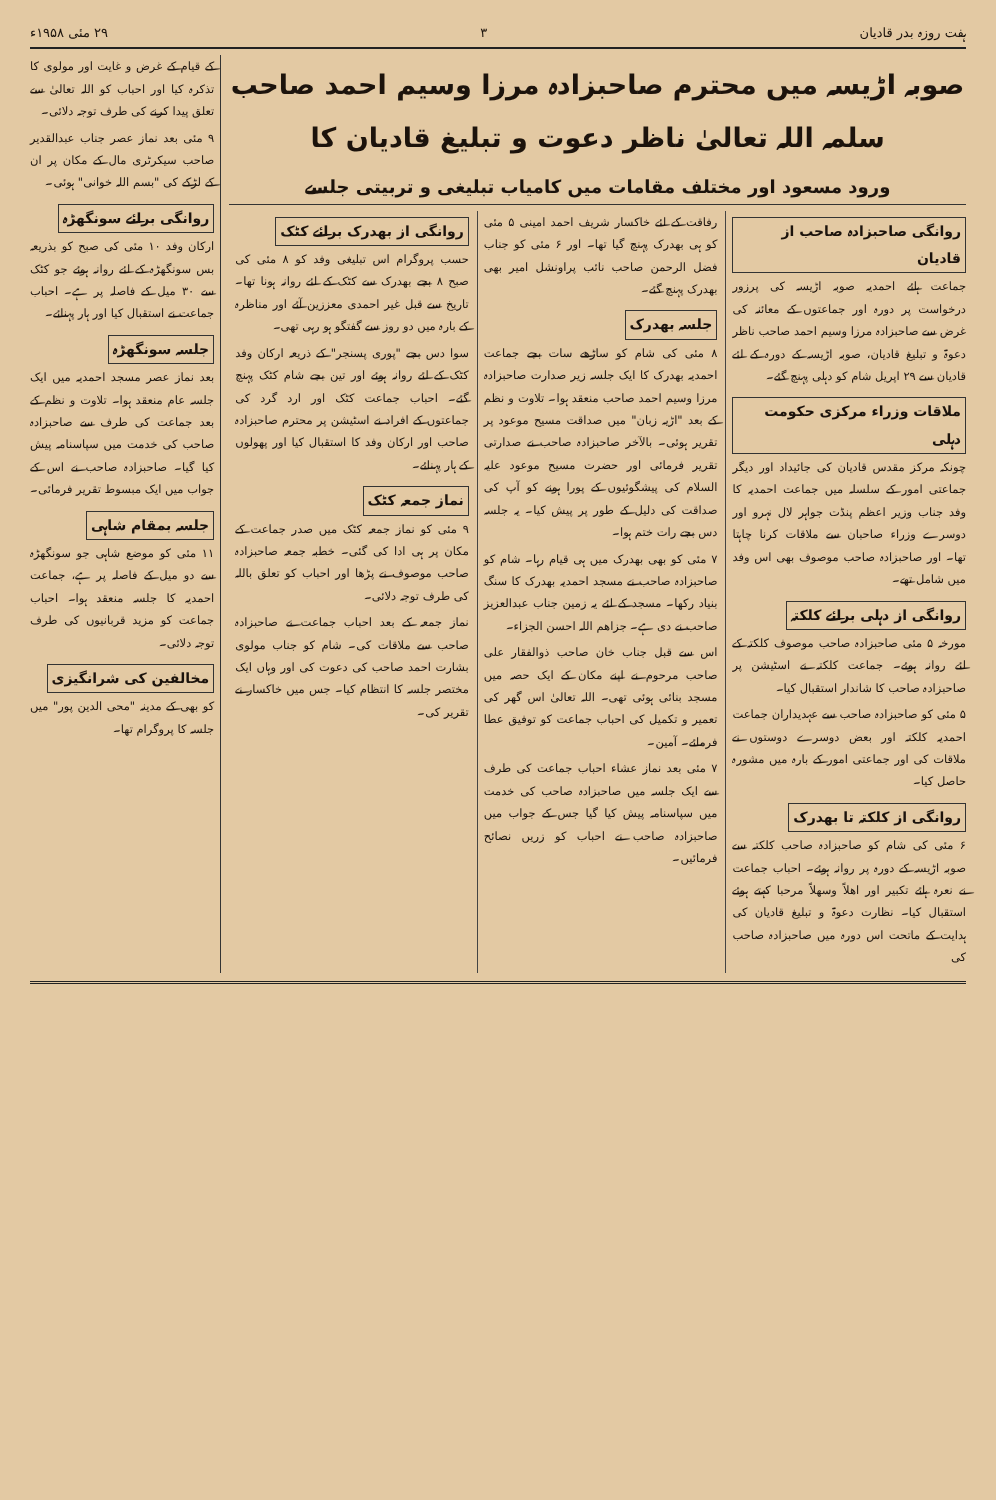ہفت روزہ بدر قادیان ۳ ۲۹ مئی ۱۹۵۸ء
صوبہ اڑیسہ میں محترم صاحبزادہ مرزا وسیم احمد صاحب سلمہ اللہ تعالیٰ ناظر دعوت و تبلیغ قادیان کا
ورود مسعود اور مختلف مقامات میں کامیاب تبلیغی و تربیتی جلسے
روانگی صاحبزادہ صاحب از قادیان
جماعت ہائے احمدیہ صوبہ اڑیسہ کی پرزور درخواست پر دورہ اور جماعتوں کے معائنہ کی غرض سے صاحبزادہ مرزا وسیم احمد صاحب ناظر دعوۃ و تبلیغ قادیان، صوبہ اڑیسہ کے دورہ کے لئے قادیان سے ۲۹ اپریل شام کو دہلی پہنچ گئے۔
ملاقات وزراء مرکزی حکومت دہلی
چونکہ مرکز مقدس قادیان کی جائیداد اور دیگر جماعتی امور کے سلسلہ میں جماعت احمدیہ کا وفد جناب وزیر اعظم پنڈت جواہر لال نہرو اور دوسرے وزراء صاحبان سے ملاقات کرنا چاہتا تھا۔ اور صاحبزادہ صاحب موصوف بھی اس وفد میں شامل تھے۔
روانگی از دہلی برائے کلکتہ
مورخہ ۵ مئی صاحبزادہ صاحب موصوف کلکتہ کے لئے روانہ ہوئے۔ جماعت کلکتہ نے اسٹیشن پر صاحبزادہ صاحب کا شاندار استقبال کیا۔
۵ مئی کو صاحبزادہ صاحب سے عہدیداران جماعت احمدیہ کلکتہ اور بعض دوسرے دوستوں نے ملاقات کی اور جماعتی امور کے بارہ میں مشورہ حاصل کیا۔
روانگی از کلکتہ تا بھدرک
۶ مئی کی شام کو صاحبزادہ صاحب کلکتہ سے صوبہ اڑیسہ کے دورہ پر روانہ ہوئے۔ احباب جماعت نے نعرہ ہائے تکبیر اور اھلاً وسھلاً مرحبا کہتے ہوئے استقبال کیا۔ نظارت دعوۃ و تبلیغ قادیان کی ہدایت کے ماتحت اس دورہ میں صاحبزادہ صاحب کی
رفاقت کے لئے خاکسار شریف احمد امینی ۵ مئی کو ہی بھدرک پہنچ گیا تھا۔ اور ۶ مئی کو جناب فضل الرحمن صاحب نائب پراونشل امیر بھی بھدرک پہنچ گئے۔
جلسہ بھدرک
۸ مئی کی شام کو ساڑھے سات بجے جماعت احمدیہ بھدرک کا ایک جلسہ زیر صدارت صاحبزادہ مرزا وسیم احمد صاحب منعقد ہوا۔ تلاوت و نظم کے بعد "اڑیہ زبان" میں صداقت مسیح موعود پر تقریر ہوئی۔ بالآخر صاحبزادہ صاحب نے صدارتی تقریر فرمائی اور حضرت مسیح موعود علیہ السلام کی پیشگوئیوں کے پورا ہونے کو آپ کی صداقت کی دلیل کے طور پر پیش کیا۔ یہ جلسہ دس بجے رات ختم ہوا۔
۷ مئی کو بھی بھدرک میں ہی قیام رہا۔ شام کو صاحبزادہ صاحب نے مسجد احمدیہ بھدرک کا سنگ بنیاد رکھا۔ مسجد کے لئے یہ زمین جناب عبدالعزیز صاحب نے دی ہے۔ جزاھم اللہ احسن الجزاء۔
اس سے قبل جناب خان صاحب ذوالفقار علی صاحب مرحوم نے اپنے مکان کے ایک حصہ میں مسجد بنائی ہوئی تھی۔ اللہ تعالیٰ اس گھر کی تعمیر و تکمیل کی احباب جماعت کو توفیق عطا فرمائے۔ آمین۔
۷ مئی بعد نماز عشاء احباب جماعت کی طرف سے ایک جلسہ میں صاحبزادہ صاحب کی خدمت میں سپاسنامہ پیش کیا گیا جس کے جواب میں صاحبزادہ صاحب نے احباب کو زریں نصائح فرمائیں۔
روانگی از بھدرک برائے کٹک
حسب پروگرام اس تبلیغی وفد کو ۸ مئی کی صبح ۸ بجے بھدرک سے کٹک کے لئے روانہ ہونا تھا۔ تاریخ سے قبل غیر احمدی معززین آئے اور مناظرہ کے بارہ میں دو روز سے گفتگو ہو رہی تھی۔
سوا دس بجے "پوری پسنجر" کے ذریعہ ارکان وفد کٹک کے لئے روانہ ہوئے اور تین بجے شام کٹک پہنچ گئے۔ احباب جماعت کٹک اور ارد گرد کی جماعتوں کے افراد نے اسٹیشن پر محترم صاحبزادہ صاحب اور ارکان وفد کا استقبال کیا اور پھولوں کے ہار پہنائے۔
نماز جمعہ کٹک
۹ مئی کو نماز جمعہ کٹک میں صدر جماعت کے مکان پر ہی ادا کی گئی۔ خطبہ جمعہ صاحبزادہ صاحب موصوف نے پڑھا اور احباب کو تعلق باللہ کی طرف توجہ دلائی۔
نماز جمعہ کے بعد احباب جماعت نے صاحبزادہ صاحب سے ملاقات کی۔ شام کو جناب مولوی بشارت احمد صاحب کی دعوت کی اور وہاں ایک مختصر جلسہ کا انتظام کیا۔ جس میں خاکسار نے تقریر کی۔
کے قیام کے غرض و غایت اور مولوی کا تذکرہ کیا اور احباب کو اللہ تعالیٰ سے تعلق پیدا کرنے کی طرف توجہ دلائی۔
۹ مئی بعد نماز عصر جناب عبدالقدیر صاحب سیکرٹری مال کے مکان پر ان کے لڑکے کی "بسم اللہ خوانی" ہوئی۔
روانگی برائے سونگھڑہ
ارکان وفد ۱۰ مئی کی صبح کو بذریعہ بس سونگھڑہ کے لئے روانہ ہوئے جو کٹک سے ۳۰ میل کے فاصلہ پر ہے۔ احباب جماعت نے استقبال کیا اور ہار پہنائے۔
جلسہ سونگھڑہ
بعد نماز عصر مسجد احمدیہ میں ایک جلسہ عام منعقد ہوا۔ تلاوت و نظم کے بعد جماعت کی طرف سے صاحبزادہ صاحب کی خدمت میں سپاسنامہ پیش کیا گیا۔ صاحبزادہ صاحب نے اس کے جواب میں ایک مبسوط تقریر فرمائی۔
جلسہ بمقام شاہی
۱۱ مئی کو موضع شاہی جو سونگھڑہ سے دو میل کے فاصلہ پر ہے، جماعت احمدیہ کا جلسہ منعقد ہوا۔ احباب جماعت کو مزید قربانیوں کی طرف توجہ دلائی۔
مخالفین کی شرانگیزی
کو بھی کے مدینہ "محی الدین پور" میں جلسہ کا پروگرام تھا۔